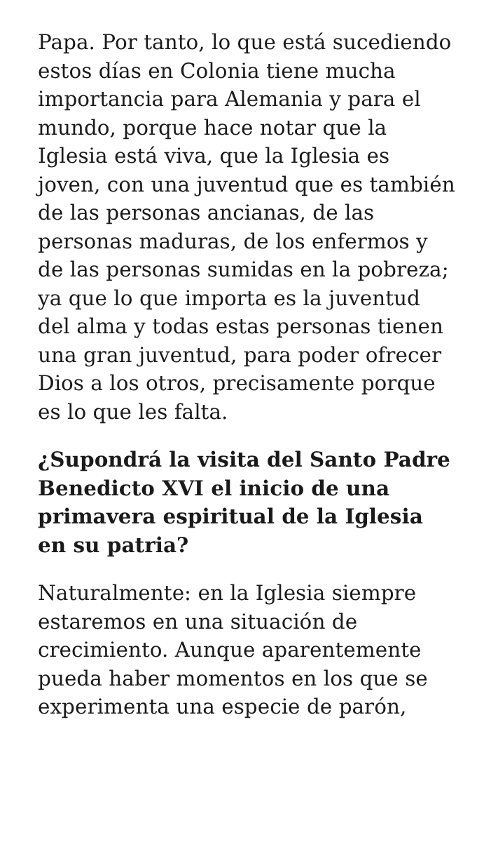Papa. Por tanto, lo que está sucediendo estos días en Colonia tiene mucha importancia para Alemania y para el mundo, porque hace notar que la Iglesia está viva, que la Iglesia es joven, con una juventud que es también de las personas ancianas, de las personas maduras, de los enfermos y de las personas sumidas en la pobreza; ya que lo que importa es la juventud del alma y todas estas personas tienen una gran juventud, para poder ofrecer Dios a los otros, precisamente porque es lo que les falta.
¿Supondrá la visita del Santo Padre Benedicto XVI el inicio de una primavera espiritual de la Iglesia en su patria?
Naturalmente: en la Iglesia siempre estaremos en una situación de crecimiento. Aunque aparentemente pueda haber momentos en los que se experimenta una especie de parón,